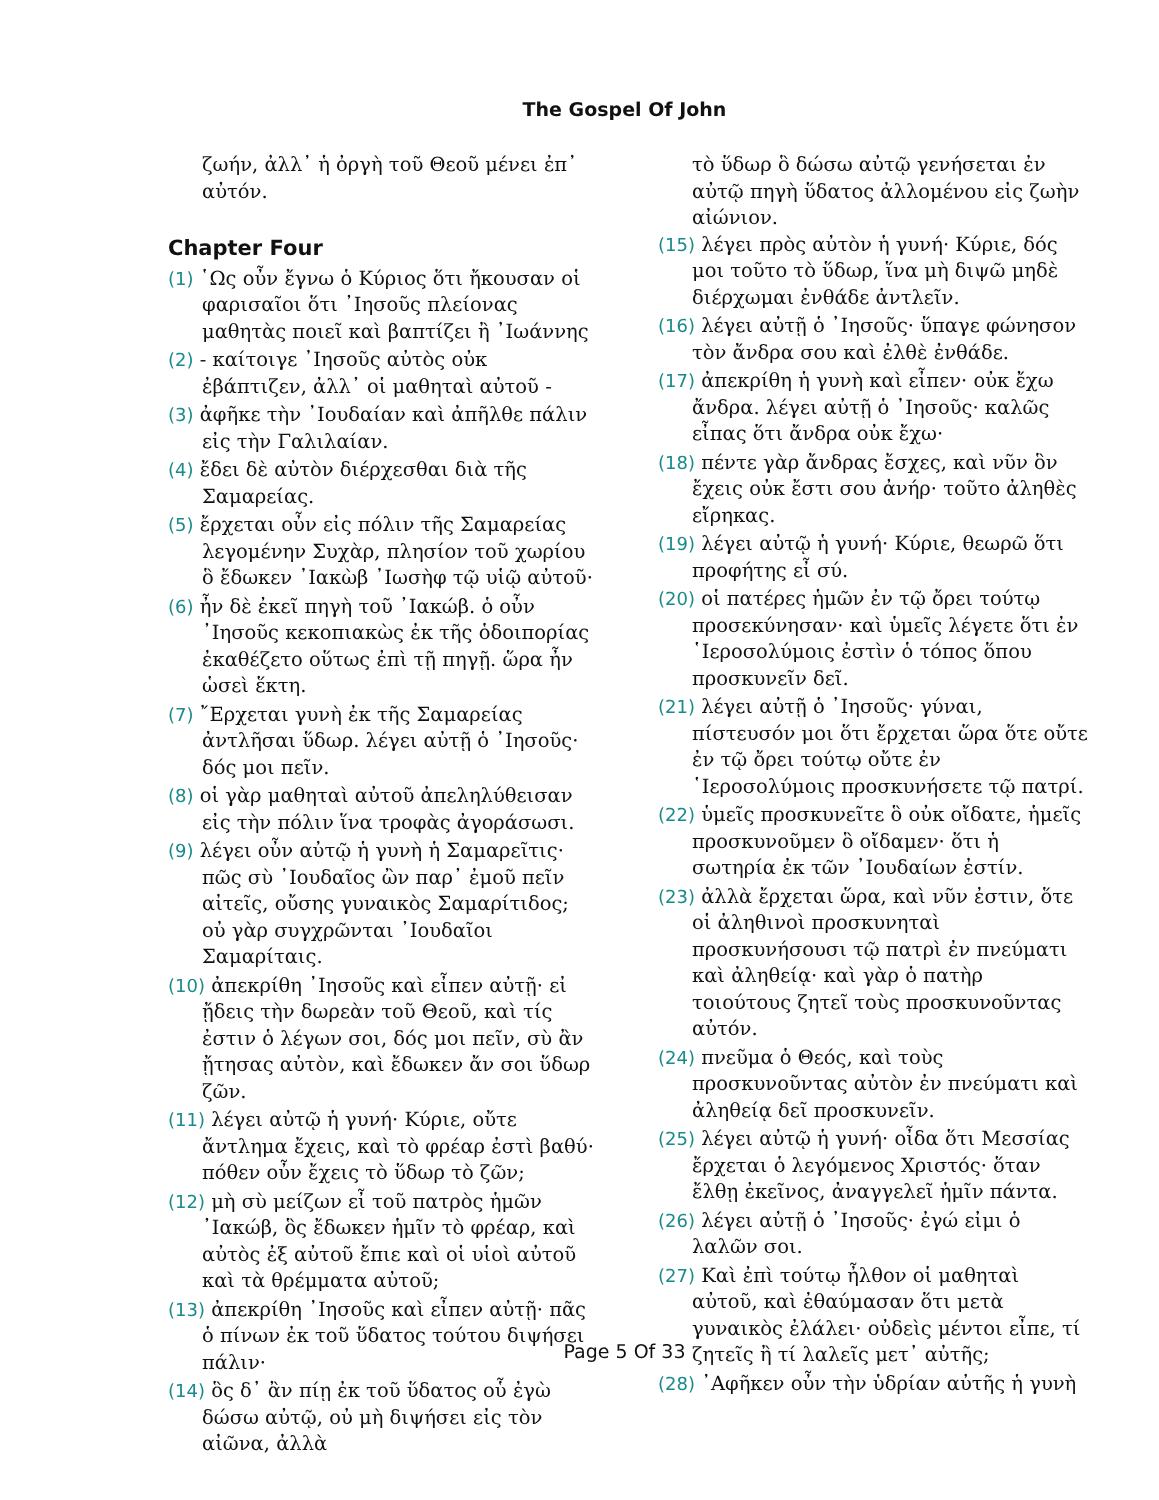The Gospel Of John
ζωήν, ἀλλ᾽ ἡ ὀργὴ τοῦ Θεοῦ μένει ἐπ᾽ αὐτόν.
Chapter Four
(1) ῾Ως οὖν ἔγνω ὁ Κύριος ὅτι ἤκουσαν οἱ φαρισαῖοι ὅτι ᾿Ιησοῦς πλείονας μαθητὰς ποιεῖ καὶ βαπτίζει ἢ ᾿Ιωάννης
(2) - καίτοιγε ᾿Ιησοῦς αὐτὸς οὐκ ἐβάπτιζεν, ἀλλ᾽ οἱ μαθηταὶ αὐτοῦ -
(3) ἀφῆκε τὴν ᾿Ιουδαίαν καὶ ἀπῆλθε πάλιν εἰς τὴν Γαλιλαίαν.
(4) ἔδει δὲ αὐτὸν διέρχεσθαι διὰ τῆς Σαμαρείας.
(5) ἔρχεται οὖν εἰς πόλιν τῆς Σαμαρείας λεγομένην Συχὰρ, πλησίον τοῦ χωρίου ὃ ἔδωκεν ᾿Ιακὼβ ᾿Ιωσὴφ τῷ υἱῷ αὐτοῦ·
(6) ἦν δὲ ἐκεῖ πηγὴ τοῦ ᾿Ιακώβ. ὁ οὖν ᾿Ιησοῦς κεκοπιακὼς ἐκ τῆς ὁδοιπορίας ἐκαθέζετο οὕτως ἐπὶ τῇ πηγῇ. ὥρα ἦν ὡσεὶ ἕκτη.
(7) ῎Ερχεται γυνὴ ἐκ τῆς Σαμαρείας ἀντλῆσαι ὕδωρ. λέγει αὐτῇ ὁ ᾿Ιησοῦς· δός μοι πεῖν.
(8) οἱ γὰρ μαθηταὶ αὐτοῦ ἀπεληλύθεισαν εἰς τὴν πόλιν ἵνα τροφὰς ἀγοράσωσι.
(9) λέγει οὖν αὐτῷ ἡ γυνὴ ἡ Σαμαρεῖτις· πῶς σὺ ᾿Ιουδαῖος ὢν παρ᾽ ἐμοῦ πεῖν αἰτεῖς, οὔσης γυναικὸς Σαμαρίτιδος; οὐ γὰρ συγχρῶνται ᾿Ιουδαῖοι Σαμαρίταις.
(10) ἀπεκρίθη ᾿Ιησοῦς καὶ εἶπεν αὐτῇ· εἰ ᾔδεις τὴν δωρεὰν τοῦ Θεοῦ, καὶ τίς ἐστιν ὁ λέγων σοι, δός μοι πεῖν, σὺ ἂν ᾔτησας αὐτὸν, καὶ ἔδωκεν ἄν σοι ὕδωρ ζῶν.
(11) λέγει αὐτῷ ἡ γυνή· Κύριε, οὔτε ἄντλημα ἔχεις, καὶ τὸ φρέαρ ἐστὶ βαθύ· πόθεν οὖν ἔχεις τὸ ὕδωρ τὸ ζῶν;
(12) μὴ σὺ μείζων εἶ τοῦ πατρὸς ἡμῶν ᾿Ιακώβ, ὃς ἔδωκεν ἡμῖν τὸ φρέαρ, καὶ αὐτὸς ἐξ αὐτοῦ ἔπιε καὶ οἱ υἱοὶ αὐτοῦ καὶ τὰ θρέμματα αὐτοῦ;
(13) ἀπεκρίθη ᾿Ιησοῦς καὶ εἶπεν αὐτῇ· πᾶς ὁ πίνων ἐκ τοῦ ὕδατος τούτου διψήσει πάλιν·
(14) ὃς δ᾽ ἂν πίῃ ἐκ τοῦ ὕδατος οὗ ἐγὼ δώσω αὐτῷ, οὐ μὴ διψήσει εἰς τὸν αἰῶνα, ἀλλὰ
τὸ ὕδωρ ὃ δώσω αὐτῷ γενήσεται ἐν αὐτῷ πηγὴ ὕδατος ἀλλομένου εἰς ζωὴν αἰώνιον.
(15) λέγει πρὸς αὐτὸν ἡ γυνή· Κύριε, δός μοι τοῦτο τὸ ὕδωρ, ἵνα μὴ διψῶ μηδὲ διέρχωμαι ἐνθάδε ἀντλεῖν.
(16) λέγει αὐτῇ ὁ ᾿Ιησοῦς· ὕπαγε φώνησον τὸν ἄνδρα σου καὶ ἐλθὲ ἐνθάδε.
(17) ἀπεκρίθη ἡ γυνὴ καὶ εἶπεν· οὐκ ἔχω ἄνδρα. λέγει αὐτῇ ὁ ᾿Ιησοῦς· καλῶς εἶπας ὅτι ἄνδρα οὐκ ἔχω·
(18) πέντε γὰρ ἄνδρας ἔσχες, καὶ νῦν ὃν ἔχεις οὐκ ἔστι σου ἀνήρ· τοῦτο ἀληθὲς εἴρηκας.
(19) λέγει αὐτῷ ἡ γυνή· Κύριε, θεωρῶ ὅτι προφήτης εἶ σύ.
(20) οἱ πατέρες ἡμῶν ἐν τῷ ὄρει τούτῳ προσεκύνησαν· καὶ ὑμεῖς λέγετε ὅτι ἐν ῾Ιεροσολύμοις ἐστὶν ὁ τόπος ὅπου προσκυνεῖν δεῖ.
(21) λέγει αὐτῇ ὁ ᾿Ιησοῦς· γύναι, πίστευσόν μοι ὅτι ἔρχεται ὥρα ὅτε οὔτε ἐν τῷ ὄρει τούτῳ οὔτε ἐν ῾Ιεροσολύμοις προσκυνήσετε τῷ πατρί.
(22) ὑμεῖς προσκυνεῖτε ὃ οὐκ οἴδατε, ἡμεῖς προσκυνοῦμεν ὃ οἴδαμεν· ὅτι ἡ σωτηρία ἐκ τῶν ᾿Ιουδαίων ἐστίν.
(23) ἀλλὰ ἔρχεται ὥρα, καὶ νῦν ἐστιν, ὅτε οἱ ἀληθινοὶ προσκυνηταὶ προσκυνήσουσι τῷ πατρὶ ἐν πνεύματι καὶ ἀληθείᾳ· καὶ γὰρ ὁ πατὴρ τοιούτους ζητεῖ τοὺς προσκυνοῦντας αὐτόν.
(24) πνεῦμα ὁ Θεός, καὶ τοὺς προσκυνοῦντας αὐτὸν ἐν πνεύματι καὶ ἀληθείᾳ δεῖ προσκυνεῖν.
(25) λέγει αὐτῷ ἡ γυνή· οἶδα ὅτι Μεσσίας ἔρχεται ὁ λεγόμενος Χριστός· ὅταν ἔλθῃ ἐκεῖνος, ἀναγγελεῖ ἡμῖν πάντα.
(26) λέγει αὐτῇ ὁ ᾿Ιησοῦς· ἐγώ εἰμι ὁ λαλῶν σοι.
(27) Καὶ ἐπὶ τούτῳ ἦλθον οἱ μαθηταὶ αὐτοῦ, καὶ ἐθαύμασαν ὅτι μετὰ γυναικὸς ἐλάλει· οὐδεὶς μέντοι εἶπε, τί ζητεῖς ἢ τί λαλεῖς μετ᾽ αὐτῆς;
(28) ᾿Αφῆκεν οὖν τὴν ὑδρίαν αὐτῆς ἡ γυνὴ
Page 5 Of 33